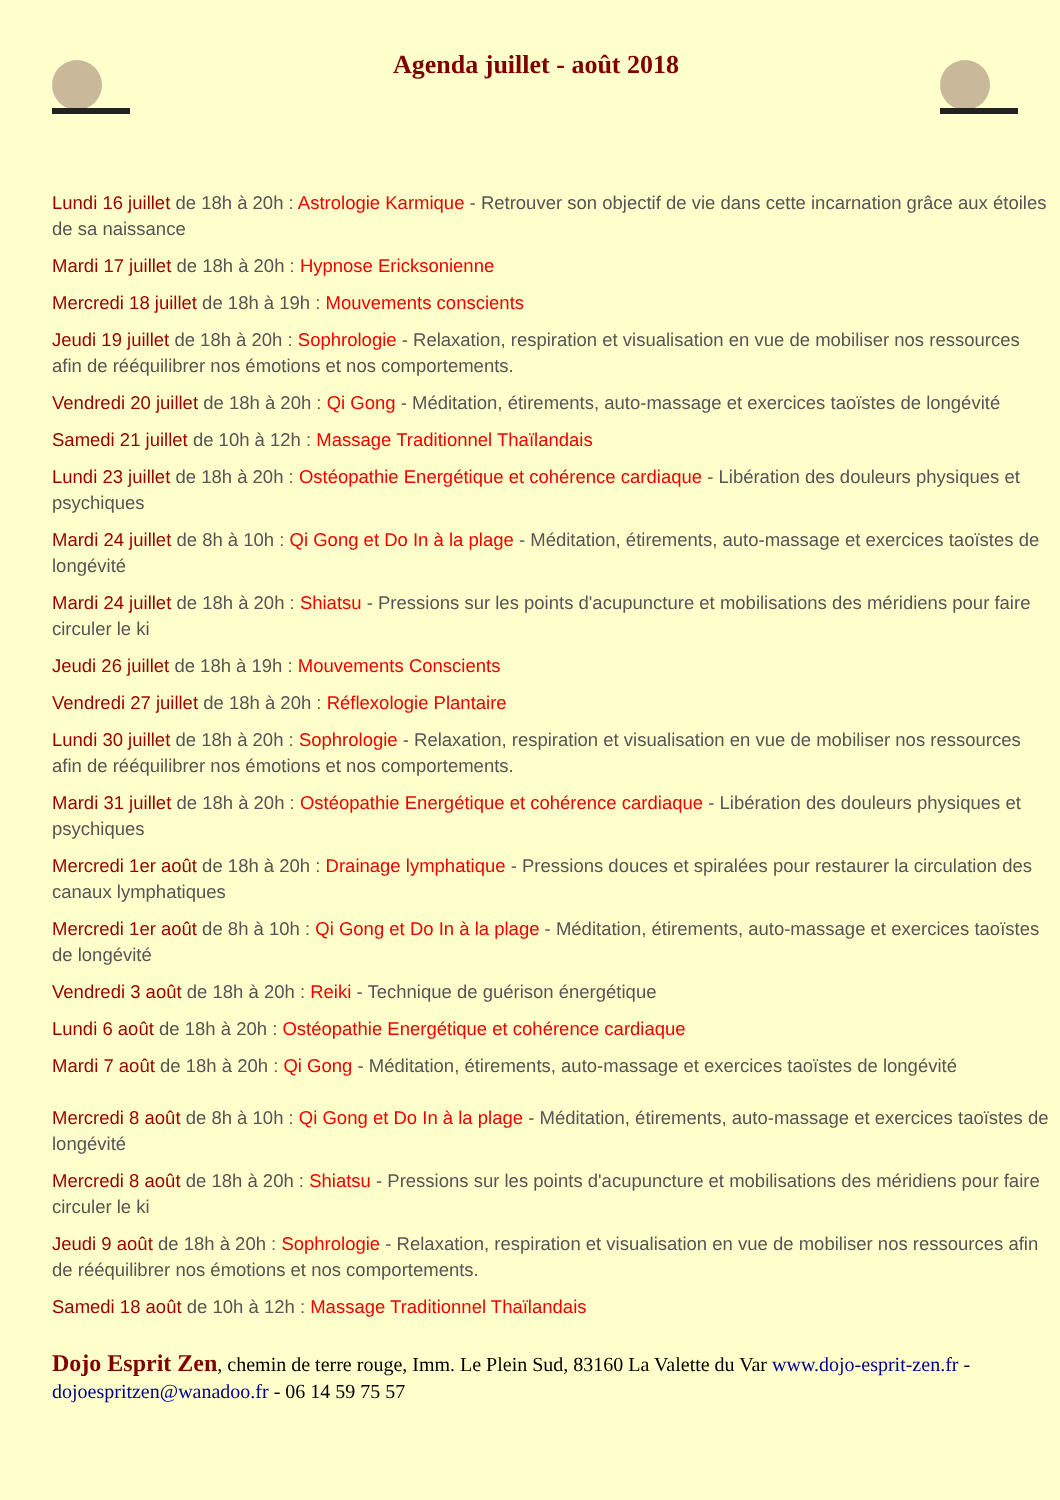Agenda juillet - août 2018
Lundi 16 juillet de 18h à 20h : Astrologie Karmique - Retrouver son objectif de vie dans cette incarnation grâce aux étoiles de sa naissance
Mardi 17 juillet de 18h à 20h : Hypnose Ericksonienne
Mercredi 18 juillet de 18h à 19h : Mouvements conscients
Jeudi 19 juillet de 18h à 20h : Sophrologie - Relaxation, respiration et visualisation en vue de mobiliser nos ressources afin de rééquilibrer nos émotions et nos comportements.
Vendredi 20 juillet de 18h à 20h : Qi Gong - Méditation, étirements, auto-massage et exercices taoïstes de longévité
Samedi 21 juillet de 10h à 12h : Massage Traditionnel Thaïlandais
Lundi 23 juillet de 18h à 20h : Ostéopathie Energétique et cohérence cardiaque - Libération des douleurs physiques et psychiques
Mardi 24 juillet de 8h à 10h : Qi Gong et Do In à la plage - Méditation, étirements, auto-massage et exercices taoïstes de longévité
Mardi 24 juillet de 18h à 20h : Shiatsu - Pressions sur les points d'acupuncture et mobilisations des méridiens pour faire circuler le ki
Jeudi 26 juillet de 18h à 19h : Mouvements Conscients
Vendredi 27 juillet de 18h à 20h : Réflexologie Plantaire
Lundi 30 juillet de 18h à 20h : Sophrologie - Relaxation, respiration et visualisation en vue de mobiliser nos ressources afin de rééquilibrer nos émotions et nos comportements.
Mardi 31 juillet de 18h à 20h : Ostéopathie Energétique et cohérence cardiaque - Libération des douleurs physiques et psychiques
Mercredi 1er août de 18h à 20h : Drainage lymphatique - Pressions douces et spiralées pour restaurer la circulation des canaux lymphatiques
Mercredi 1er août de 8h à 10h : Qi Gong et Do In à la plage - Méditation, étirements, auto-massage et exercices taoïstes de longévité
Vendredi 3 août de 18h à 20h : Reiki - Technique de guérison énergétique
Lundi 6 août de 18h à 20h : Ostéopathie Energétique et cohérence cardiaque
Mardi 7 août de 18h à 20h : Qi Gong - Méditation, étirements, auto-massage et exercices taoïstes de longévité
Mercredi 8 août de 8h à 10h : Qi Gong et Do In à la plage - Méditation, étirements, auto-massage et exercices taoïstes de longévité
Mercredi 8 août de 18h à 20h : Shiatsu - Pressions sur les points d'acupuncture et mobilisations des méridiens pour faire circuler le ki
Jeudi 9 août de 18h à 20h : Sophrologie - Relaxation, respiration et visualisation en vue de mobiliser nos ressources afin de rééquilibrer nos émotions et nos comportements.
Samedi 18 août de 10h à 12h : Massage Traditionnel Thaïlandais
Dojo Esprit Zen, chemin de terre rouge, Imm. Le Plein Sud, 83160 La Valette du Var www.dojo-esprit-zen.fr - dojoespritzen@wanadoo.fr - 06 14 59 75 57